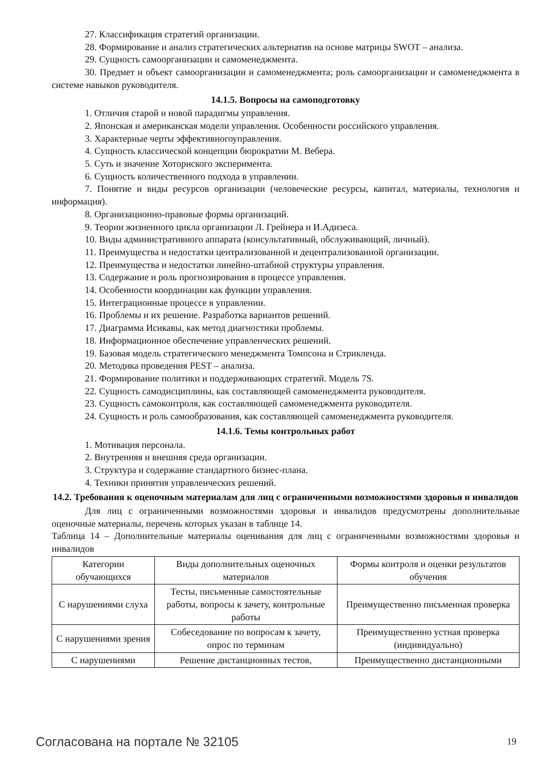27. Классификация стратегий организации.
28. Формирование и анализ стратегических альтернатив на основе матрицы SWOT – анализа.
29. Сущность самоорганизации и самоменеджмента.
30. Предмет и объект самоорганизации и самоменеджмента; роль самоорганизации и самоменеджмента в системе навыков руководителя.
14.1.5. Вопросы на самоподготовку
1. Отличия старой и новой парадигмы управления.
2. Японская и американская модели управления. Особенности российского управления.
3. Характерные черты эффективногоуправления.
4. Сущность классической концепции бюрократии М. Вебера.
5. Суть и значение Хоторнского эксперимента.
6. Сущность количественного подхода в управлении.
7. Понятие и виды ресурсов организации (человеческие ресурсы, капитал, материалы, технология и информация).
8. Организационно-правовые формы организаций.
9. Теории жизненного цикла организации Л. Грейнера и И.Адизеса.
10. Виды административного аппарата (консультативный, обслуживающий, личный).
11. Преимущества и недостатки централизованной и децентрализованной организации.
12. Преимущества и недостатки линейно-штабной структуры управления.
13. Содержание и роль прогнозирования в процессе управления.
14. Особенности координации как функции управления.
15. Интеграционные процессе в управлении.
16. Проблемы и их решение. Разработка вариантов решений.
17. Диаграмма Исикавы, как метод диагностики проблемы.
18. Информационное обеспечение управленческих решений.
19. Базовая модель стратегического менеджмента Томпсона и Стрикленда.
20. Методика проведения PEST – анализа.
21. Формирование политики и поддерживающих стратегий. Модель 7S.
22. Сущность самодисциплины, как составляющей самоменеджмента руководителя.
23. Сущность самоконтроля, как составляющей самоменеджмента руководителя.
24. Сущность и роль самообразования, как составляющей самоменеджмента руководителя.
14.1.6. Темы контрольных работ
1. Мотивация персонала.
2. Внутренняя и внешняя среда организации.
3. Структура и содержание стандартного бизнес-плана.
4. Техники принятия управленческих решений.
14.2. Требования к оценочным материалам для лиц с ограниченными возможностями здоровья и инвалидов
Для лиц с ограниченными возможностями здоровья и инвалидов предусмотрены дополнительные оценочные материалы, перечень которых указан в таблице 14.
Таблица 14 – Дополнительные материалы оценивания для лиц с ограниченными возможностями здоровья и инвалидов
| Категории обучающихся | Виды дополнительных оценочных материалов | Формы контроля и оценки результатов обучения |
| С нарушениями слуха | Тесты, письменные самостоятельные работы, вопросы к зачету, контрольные работы | Преимущественно письменная проверка |
| С нарушениями зрения | Собеседование по вопросам к зачету, опрос по терминам | Преимущественно устная проверка (индивидуально) |
| С нарушениями | Решение дистанционных тестов, | Преимущественно дистанционными |
Согласована на портале № 32105 19